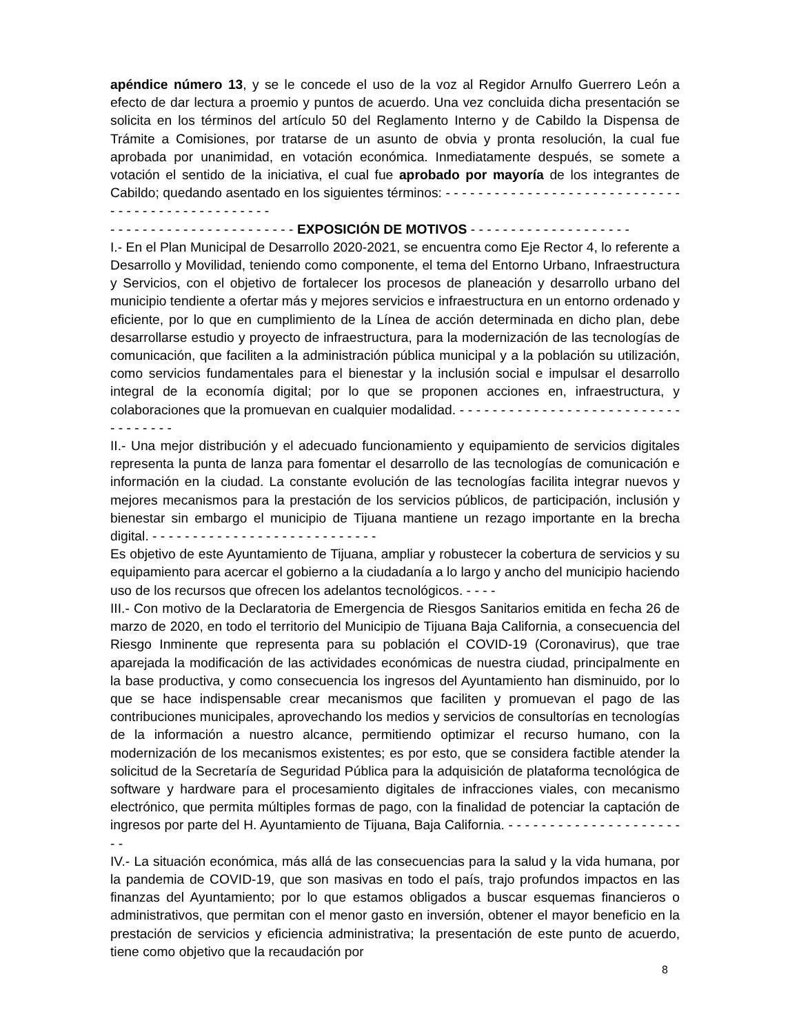apéndice número 13, y se le concede el uso de la voz al Regidor Arnulfo Guerrero León a efecto de dar lectura a proemio y puntos de acuerdo. Una vez concluida dicha presentación se solicita en los términos del artículo 50 del Reglamento Interno y de Cabildo la Dispensa de Trámite a Comisiones, por tratarse de un asunto de obvia y pronta resolución, la cual fue aprobada por unanimidad, en votación económica. Inmediatamente después, se somete a votación el sentido de la iniciativa, el cual fue aprobado por mayoría de los integrantes de Cabildo; quedando asentado en los siguientes términos: - - - - - - - - - - - - - - - - - - - - - - - - - - - - - - - - - - - - - - - - - - - - - - - - -
- - - - - - - - - - - - - - - - - - - - - - - EXPOSICIÓN DE MOTIVOS - - - - - - - - - - - - - - - - - - - -
I.- En el Plan Municipal de Desarrollo 2020-2021, se encuentra como Eje Rector 4, lo referente a Desarrollo y Movilidad, teniendo como componente, el tema del Entorno Urbano, Infraestructura y Servicios, con el objetivo de fortalecer los procesos de planeación y desarrollo urbano del municipio tendiente a ofertar más y mejores servicios e infraestructura en un entorno ordenado y eficiente, por lo que en cumplimiento de la Línea de acción determinada en dicho plan, debe desarrollarse estudio y proyecto de infraestructura, para la modernización de las tecnologías de comunicación, que faciliten a la administración pública municipal y a la población su utilización, como servicios fundamentales para el bienestar y la inclusión social e impulsar el desarrollo integral de la economía digital; por lo que se proponen acciones en, infraestructura, y colaboraciones que la promuevan en cualquier modalidad. - - - - - - - - - - - - - - - - - - - - - - - - - - - - - - - - - - -
II.- Una mejor distribución y el adecuado funcionamiento y equipamiento de servicios digitales representa la punta de lanza para fomentar el desarrollo de las tecnologías de comunicación e información en la ciudad. La constante evolución de las tecnologías facilita integrar nuevos y mejores mecanismos para la prestación de los servicios públicos, de participación, inclusión y bienestar sin embargo el municipio de Tijuana mantiene un rezago importante en la brecha digital. - - - - - - - - - - - - - - - - - - - - - - - - - - - -
Es objetivo de este Ayuntamiento de Tijuana, ampliar y robustecer la cobertura de servicios y su equipamiento para acercar el gobierno a la ciudadanía a lo largo y ancho del municipio haciendo uso de los recursos que ofrecen los adelantos tecnológicos. - - - -
III.- Con motivo de la Declaratoria de Emergencia de Riesgos Sanitarios emitida en fecha 26 de marzo de 2020, en todo el territorio del Municipio de Tijuana Baja California, a consecuencia del Riesgo Inminente que representa para su población el COVID-19 (Coronavirus), que trae aparejada la modificación de las actividades económicas de nuestra ciudad, principalmente en la base productiva, y como consecuencia los ingresos del Ayuntamiento han disminuido, por lo que se hace indispensable crear mecanismos que faciliten y promuevan el pago de las contribuciones municipales, aprovechando los medios y servicios de consultorías en tecnologías de la información a nuestro alcance, permitiendo optimizar el recurso humano, con la modernización de los mecanismos existentes; es por esto, que se considera factible atender la solicitud de la Secretaría de Seguridad Pública para la adquisición de plataforma tecnológica de software y hardware para el procesamiento digitales de infracciones viales, con mecanismo electrónico, que permita múltiples formas de pago, con la finalidad de potenciar la captación de ingresos por parte del H. Ayuntamiento de Tijuana, Baja California. - - - - - - - - - - - - - - - - - - - - - - -
IV.- La situación económica, más allá de las consecuencias para la salud y la vida humana, por la pandemia de COVID-19, que son masivas en todo el país, trajo profundos impactos en las finanzas del Ayuntamiento; por lo que estamos obligados a buscar esquemas financieros o administrativos, que permitan con el menor gasto en inversión, obtener el mayor beneficio en la prestación de servicios y eficiencia administrativa; la presentación de este punto de acuerdo, tiene como objetivo que la recaudación por
8